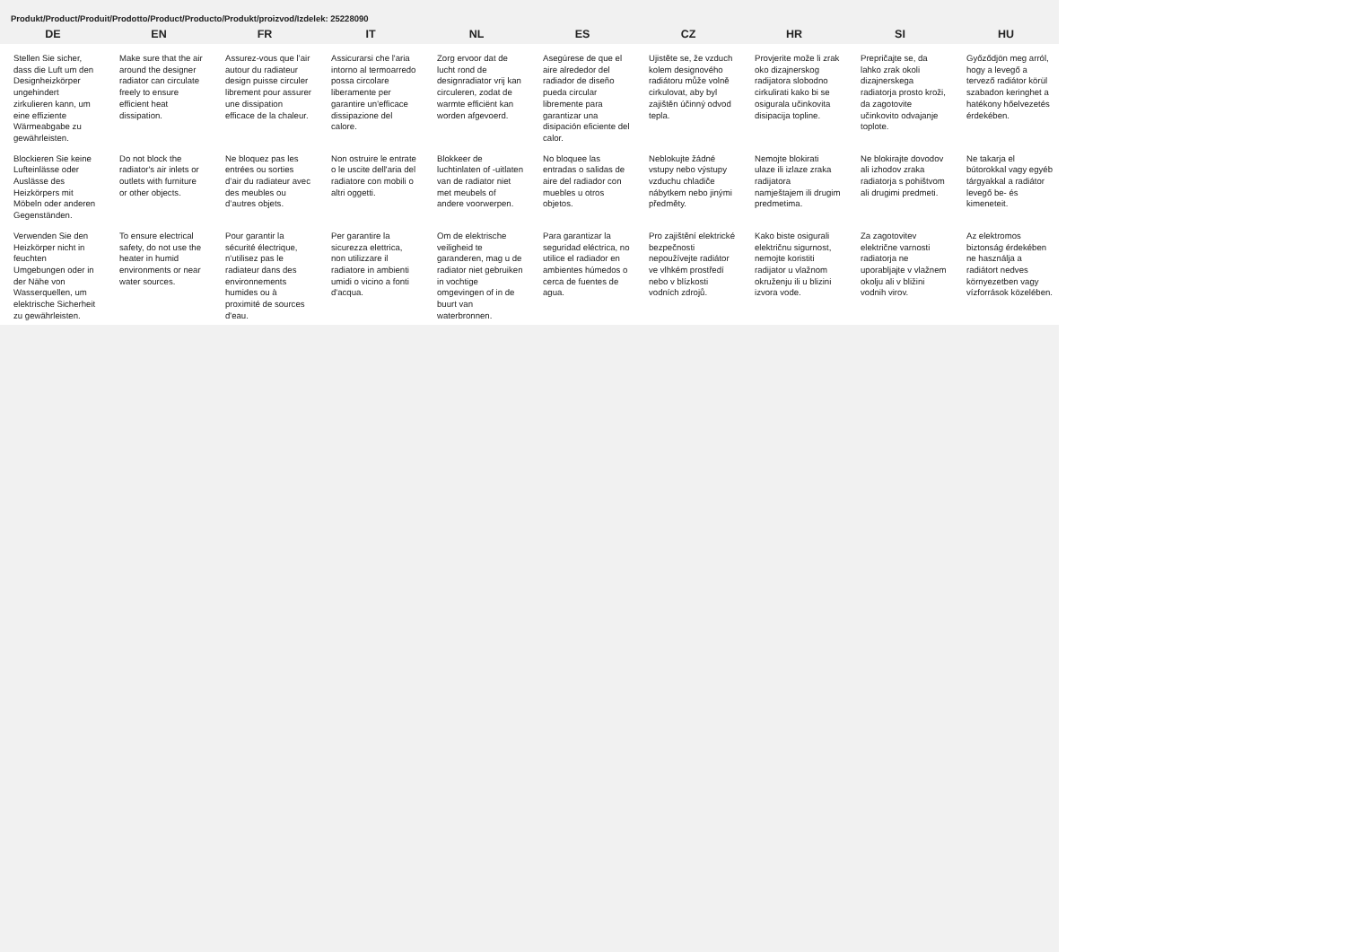Produkt/Product/Produit/Prodotto/Product/Producto/Produkt/proizvod/Izdelek: 25228090
| DE | EN | FR | IT | NL | ES | CZ | HR | SI | HU |
| --- | --- | --- | --- | --- | --- | --- | --- | --- | --- |
| Stellen Sie sicher, dass die Luft um den Designheizkörper ungehindert zirkulieren kann, um eine effiziente Wärmeabgabe zu gewährleisten. | Make sure that the air around the designer radiator can circulate freely to ensure efficient heat dissipation. | Assurez-vous que l’air autour du radiateur design puisse circuler librement pour assurer une dissipation efficace de la chaleur. | Assicurarsi che l'aria intorno al termoarredo possa circolare liberamente per garantire un'efficace dissipazione del calore. | Zorg ervoor dat de lucht rond de designradiator vrij kan circuleren, zodat de warmte efficiënt kan worden afgevoerd. | Asegúrese de que el aire alrededor del radiador de diseño pueda circular libremente para garantizar una disipación eficiente del calor. | Ujistěte se, že vzduch kolem designového radiátoru může volně cirkulovat, aby byl zajištěn účinný odvod tepla. | Provjerite može li zrak oko dizajnerskog radijatora slobodno cirkulirati kako bi se osigurala učinkovita disipacija topline. | Prepričajte se, da lahko zrak okoli dizajnerskega radiatorja prosto kroži, da zagotovite učinkovito odvajanje toplote. | Győződjön meg arról, hogy a levegő a tervező radiátor körül szabadon keringhet a hatékony hőelvezetés érdekében. |
| Blockieren Sie keine Lufteinlässe oder Auslässe des Heizkörpers mit Möbeln oder anderen Gegenständen. | Do not block the radiator's air inlets or outlets with furniture or other objects. | Ne bloquez pas les entrées ou sorties d’air du radiateur avec des meubles ou d’autres objets. | Non ostruire le entrate o le uscite dell'aria del radiatore con mobili o altri oggetti. | Blokkeer de luchtinlaten of -uitlaten van de radiator niet met meubels of andere voorwerpen. | No bloquee las entradas o salidas de aire del radiador con muebles u otros objetos. | Neblokujte žádné vstupy nebo výstupy vzduchu chladiče nábytkem nebo jinými předměty. | Nemojte blokirati ulaze ili izlaze zraka radijatora namještajem ili drugim predmetima. | Ne blokirajte dovodov ali izhodov zraka radiatorja s pohištvom ali drugimi predmeti. | Ne takarja el bútorokkal vagy egyéb tárgyakkal a radiátor levegő be- és kimeneteit. |
| Verwenden Sie den Heizkörper nicht in feuchten Umgebungen oder in der Nähe von Wasserquellen, um elektrische Sicherheit zu gewährleisten. | To ensure electrical safety, do not use the heater in humid environments or near water sources. | Pour garantir la sécurité électrique, n'utilisez pas le radiateur dans des environnements humides ou à proximité de sources d'eau. | Per garantire la sicurezza elettrica, non utilizzare il radiatore in ambienti umidi o vicino a fonti d'acqua. | Om de elektrische veiligheid te garanderen, mag u de radiator niet gebruiken in vochtige omgevingen of in de buurt van waterbronnen. | Para garantizar la seguridad eléctrica, no utilice el radiador en ambientes húmedos o cerca de fuentes de agua. | Pro zajištění elektrické bezpečnosti nepoužívejte radiátor ve vlhkém prostředí nebo v blízkosti vodních zdrojů. | Kako biste osigurali električnu sigurnost, nemojte koristiti radijator u vlažnom okruženju ili u blizini izvora vode. | Za zagotovitev električne varnosti radiatorja ne uporabljajte v vlažnem okolju ali v bližini vodnih virov. | Az elektromos biztonság érdekében ne használja a radiátort nedves környezetben vagy vízforrások közelében. |